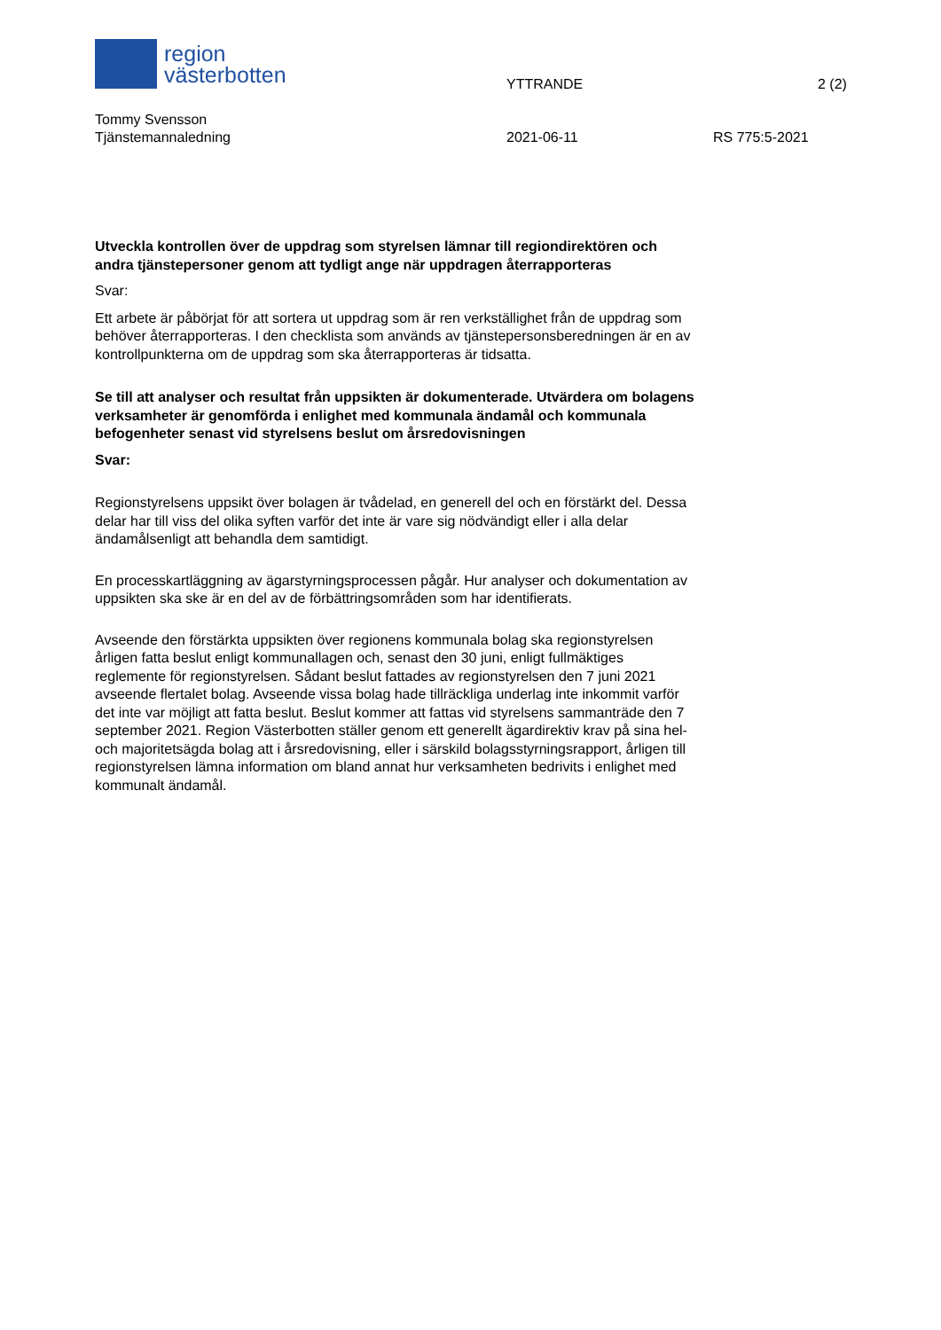region
västerbotten
YTTRANDE 2 (2)
Tommy Svensson
Tjänstemannaledning
2021-06-11 RS 775:5-2021
Utveckla kontrollen över de uppdrag som styrelsen lämnar till regiondirektören och andra tjänstepersoner genom att tydligt ange när uppdragen återrapporteras
Svar:
Ett arbete är påbörjat för att sortera ut uppdrag som är ren verkställighet från de uppdrag som behöver återrapporteras. I den checklista som används av tjänstepersonsberedningen är en av kontrollpunkterna om de uppdrag som ska återrapporteras är tidsatta.
Se till att analyser och resultat från uppsikten är dokumenterade. Utvärdera om bolagens verksamheter är genomförda i enlighet med kommunala ändamål och kommunala befogenheter senast vid styrelsens beslut om årsredovisningen
Svar:
Regionstyrelsens uppsikt över bolagen är tvådelad, en generell del och en förstärkt del. Dessa delar har till viss del olika syften varför det inte är vare sig nödvändigt eller i alla delar ändamålsenligt att behandla dem samtidigt.
En processkartläggning av ägarstyrningsprocessen pågår. Hur analyser och dokumentation av uppsikten ska ske är en del av de förbättringsområden som har identifierats.
Avseende den förstärkta uppsikten över regionens kommunala bolag ska regionstyrelsen årligen fatta beslut enligt kommunallagen och, senast den 30 juni, enligt fullmäktiges reglemente för regionstyrelsen. Sådant beslut fattades av regionstyrelsen den 7 juni 2021 avseende flertalet bolag. Avseende vissa bolag hade tillräckliga underlag inte inkommit varför det inte var möjligt att fatta beslut. Beslut kommer att fattas vid styrelsens sammanträde den 7 september 2021. Region Västerbotten ställer genom ett generellt ägardirektiv krav på sina hel- och majoritetsägda bolag att i årsredovisning, eller i särskild bolagsstyrningsrapport, årligen till regionstyrelsen lämna information om bland annat hur verksamheten bedrivits i enlighet med kommunalt ändamål.